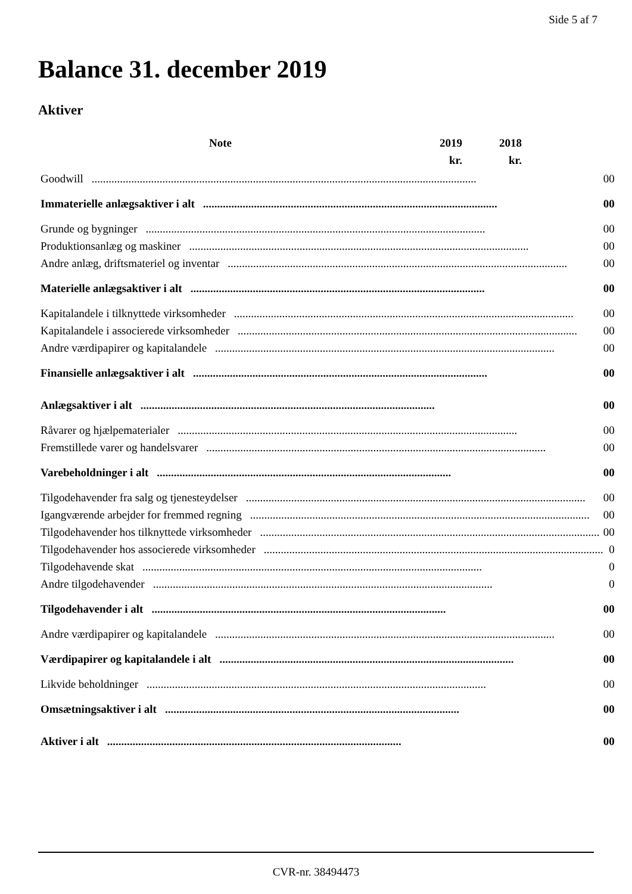Side 5 af 7
Balance 31. december 2019
Aktiver
| | Note | 2019 | 2018 | |
| --- | --- | --- | --- | --- |
| | | kr. | kr. | |
| Goodwill ........................................................................................................................................ | | 0 | 0 |
| Immaterielle anlægsaktiver i alt ........................................................................................................ | | 0 | 0 |
| Grunde og bygninger ........................................................................................................................ | | 0 | 0 |
| Produktionsanlæg og maskiner ........................................................................................................................ | | 0 | 0 |
| Andre anlæg, driftsmateriel og inventar ........................................................................................................................ | | 0 | 0 |
| Materielle anlægsaktiver i alt ........................................................................................................ | | 0 | 0 |
| Kapitalandele i tilknyttede virksomheder ........................................................................................................................ | | 0 | 0 |
| Kapitalandele i associerede virksomheder ........................................................................................................................ | | 0 | 0 |
| Andre værdipapirer og kapitalandele ........................................................................................................................ | | 0 | 0 |
| Finansielle anlægsaktiver i alt ........................................................................................................ | | 0 | 0 |
| Anlægsaktiver i alt ........................................................................................................ | | 0 | 0 |
| Råvarer og hjælpematerialer ........................................................................................................................ | | 0 | 0 |
| Fremstillede varer og handelsvarer ........................................................................................................................ | | 0 | 0 |
| Varebeholdninger i alt ........................................................................................................ | | 0 | 0 |
| Tilgodehavender fra salg og tjenesteydelser ........................................................................................................................ | | 0 | 0 |
| Igangværende arbejder for fremmed regning ........................................................................................................................ | | 0 | 0 |
| Tilgodehavender hos tilknyttede virksomheder ........................................................................................................................ | | 0 | 0 |
| Tilgodehavender hos associerede virksomheder ........................................................................................................................ | | | 0 |
| Tilgodehavende skat ........................................................................................................................ | | | 0 |
| Andre tilgodehavender ........................................................................................................................ | | | 0 |
| Tilgodehavender i alt ........................................................................................................ | | 0 | 0 |
| Andre værdipapirer og kapitalandele ........................................................................................................................ | | 0 | 0 |
| Værdipapirer og kapitalandele i alt ........................................................................................................ | | 0 | 0 |
| Likvide beholdninger ........................................................................................................................ | | 0 | 0 |
| Omsætningsaktiver i alt ........................................................................................................ | | 0 | 0 |
| Aktiver i alt ........................................................................................................ | | 0 | 0 |
CVR-nr. 38494473